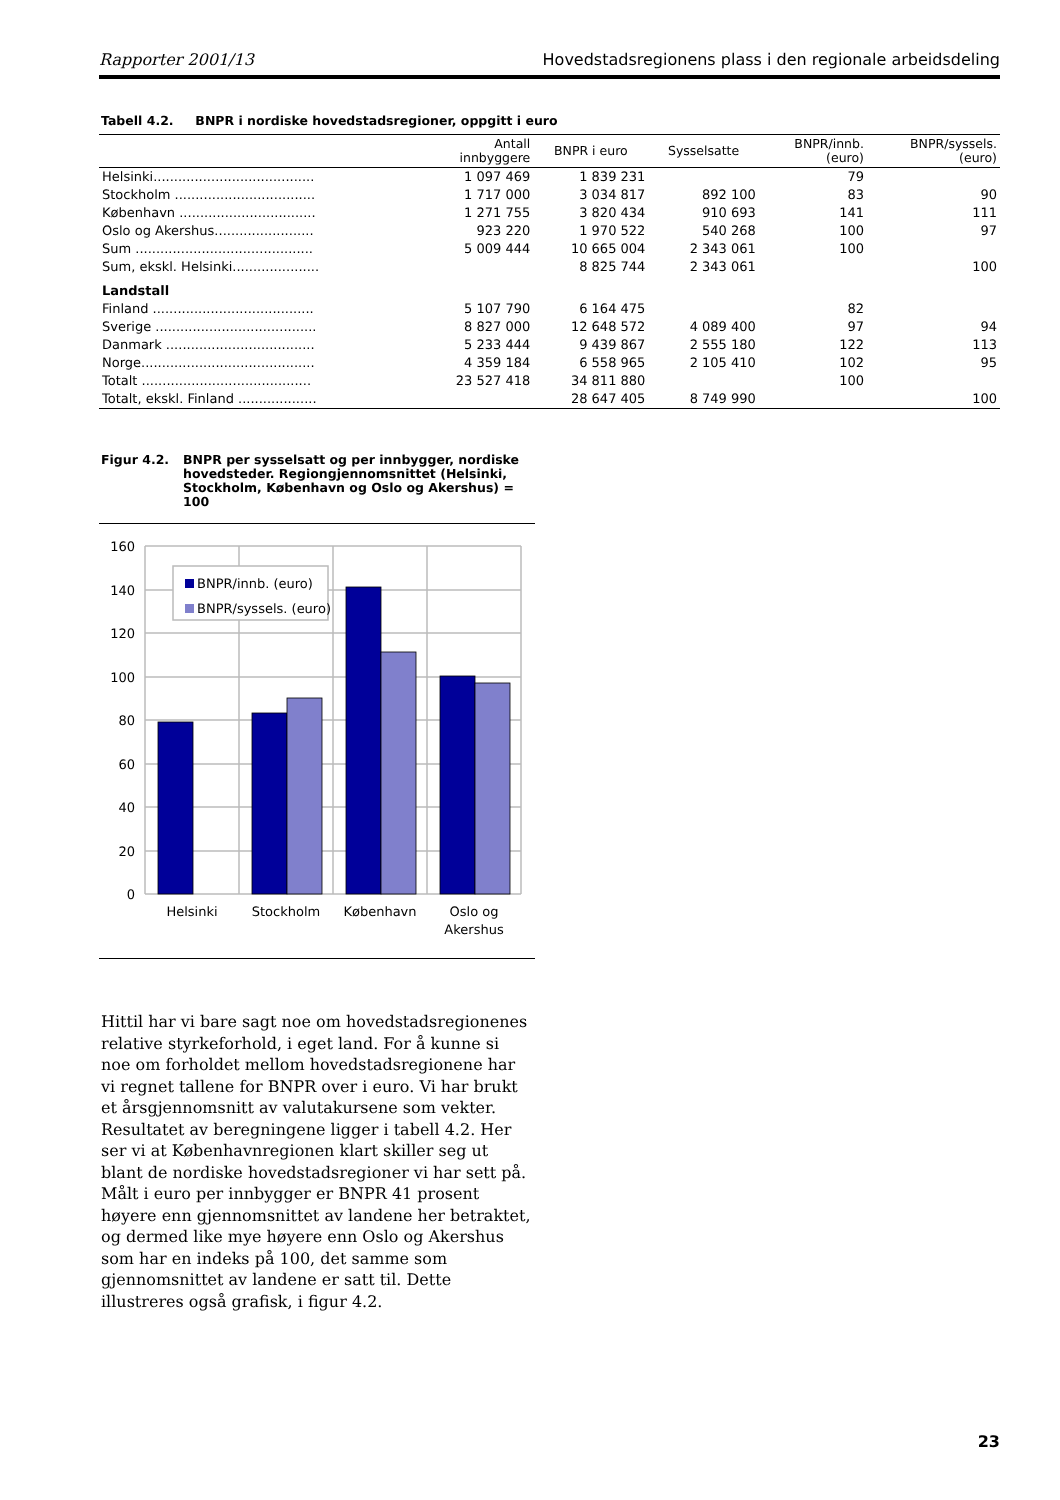Rapporter 2001/13 Hovedstadsregionens plass i den regionale arbeidsdeling
Tabell 4.2. BNPR i nordiske hovedstadsregioner, oppgitt i euro
| | Antall innbyggere | BNPR i euro | Sysselsatte | BNPR/innb. (euro) | BNPR/syssels. (euro) |
| --- | --- | --- | --- | --- | --- |
| Helsinki....................................... | 1 097 469 | 1 839 231 | | 79 | |
| Stockholm .................................. | 1 717 000 | 3 034 817 | 892 100 | 83 | 90 |
| København ................................. | 1 271 755 | 3 820 434 | 910 693 | 141 | 111 |
| Oslo og Akershus........................ | 923 220 | 1 970 522 | 540 268 | 100 | 97 |
| Sum ........................................... | 5 009 444 | 10 665 004 | 2 343 061 | 100 | |
| Sum, ekskl. Helsinki..................... | | 8 825 744 | 2 343 061 | | 100 |
| Landstall | | | | | |
| Finland ....................................... | 5 107 790 | 6 164 475 | | 82 | |
| Sverige ....................................... | 8 827 000 | 12 648 572 | 4 089 400 | 97 | 94 |
| Danmark .................................... | 5 233 444 | 9 439 867 | 2 555 180 | 122 | 113 |
| Norge.......................................... | 4 359 184 | 6 558 965 | 2 105 410 | 102 | 95 |
| Totalt ......................................... | 23 527 418 | 34 811 880 | | 100 | |
| Totalt, ekskl. Finland ................... | | 28 647 405 | 8 749 990 | | 100 |
Figur 4.2. BNPR per sysselsatt og per innbygger, nordiske hovedsteder. Regiongjennomsnittet (Helsinki, Stockholm, København og Oslo og Akershus) = 100
160
140
120
100
80
60
40
20
0
BNPR/innb. (euro)
BNPR/syssels. (euro)
Helsinki
Stockholm
København
Oslo og
Akershus
Hittil har vi bare sagt noe om hovedstadsregionenes relative styrkeforhold, i eget land. For å kunne si noe om forholdet mellom hovedstadsregionene har vi regnet tallene for BNPR over i euro. Vi har brukt et årsgjennomsnitt av valutakursene som vekter. Resultatet av beregningene ligger i tabell 4.2. Her ser vi at Københavnregionen klart skiller seg ut blant de nordiske hovedstadsregioner vi har sett på. Målt i euro per innbygger er BNPR 41 prosent høyere enn gjennomsnittet av landene her betraktet, og dermed like mye høyere enn Oslo og Akershus som har en indeks på 100, det samme som gjennomsnittet av landene er satt til. Dette illustreres også grafisk, i figur 4.2.
23